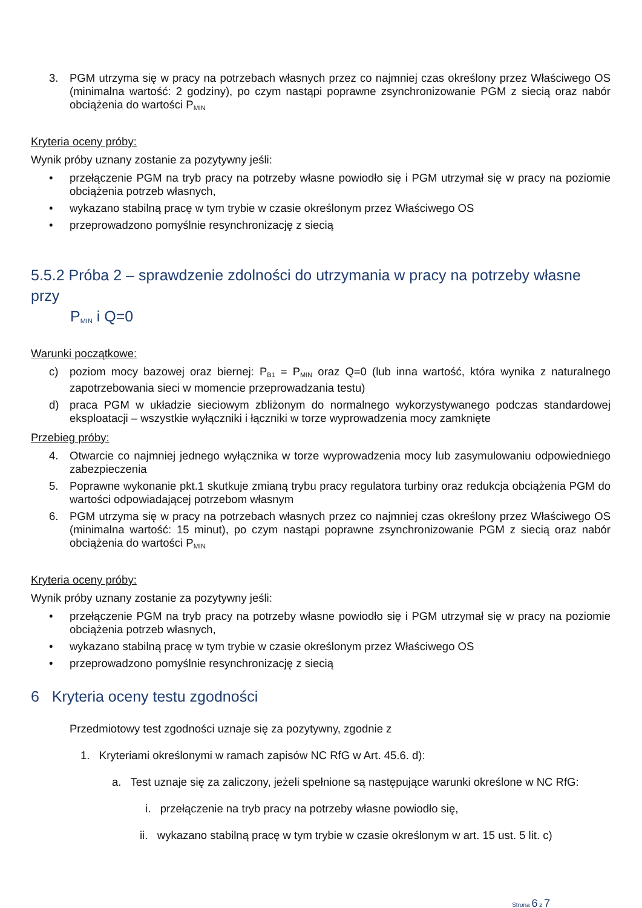3. PGM utrzyma się w pracy na potrzebach własnych przez co najmniej czas określony przez Właściwego OS (minimalna wartość: 2 godziny), po czym nastąpi poprawne zsynchronizowanie PGM z siecią oraz nabór obciążenia do wartości P<sub>MIN</sub>
Kryteria oceny próby:
Wynik próby uznany zostanie za pozytywny jeśli:
• przełączenie PGM na tryb pracy na potrzeby własne powiodło się i PGM utrzymał się w pracy na poziomie obciążenia potrzeb własnych,
• wykazano stabilną pracę w tym trybie w czasie określonym przez Właściwego OS
• przeprowadzono pomyślnie resynchronizację z siecią
5.5.2 Próba 2 – sprawdzenie zdolności do utrzymania w pracy na potrzeby własne przy
P<sub>MIN</sub> i Q=0
Warunki początkowe:
c) poziom mocy bazowej oraz biernej: P<sub>B1</sub> = P<sub>MIN</sub> oraz Q=0 (lub inna wartość, która wynika z naturalnego zapotrzebowania sieci w momencie przeprowadzania testu)
d) praca PGM w układzie sieciowym zbliżonym do normalnego wykorzystywanego podczas standardowej eksploatacji – wszystkie wyłączniki i łączniki w torze wyprowadzenia mocy zamknięte
Przebieg próby:
4. Otwarcie co najmniej jednego wyłącznika w torze wyprowadzenia mocy lub zasymulowaniu odpowiedniego zabezpieczenia
5. Poprawne wykonanie pkt.1 skutkuje zmianą trybu pracy regulatora turbiny oraz redukcja obciążenia PGM do wartości odpowiadającej potrzebom własnym
6. PGM utrzyma się w pracy na potrzebach własnych przez co najmniej czas określony przez Właściwego OS (minimalna wartość: 15 minut), po czym nastąpi poprawne zsynchronizowanie PGM z siecią oraz nabór obciążenia do wartości P<sub>MIN</sub>
Kryteria oceny próby:
Wynik próby uznany zostanie za pozytywny jeśli:
• przełączenie PGM na tryb pracy na potrzeby własne powiodło się i PGM utrzymał się w pracy na poziomie obciążenia potrzeb własnych,
• wykazano stabilną pracę w tym trybie w czasie określonym przez Właściwego OS
• przeprowadzono pomyślnie resynchronizację z siecią
6 Kryteria oceny testu zgodności
Przedmiotowy test zgodności uznaje się za pozytywny, zgodnie z
1. Kryteriami określonymi w ramach zapisów NC RfG w Art. 45.6. d):
a. Test uznaje się za zaliczony, jeżeli spełnione są następujące warunki określone w NC RfG:
i. przełączenie na tryb pracy na potrzeby własne powiodło się,
ii. wykazano stabilną pracę w tym trybie w czasie określonym w art. 15 ust. 5 lit. c)
Strona 6 z 7